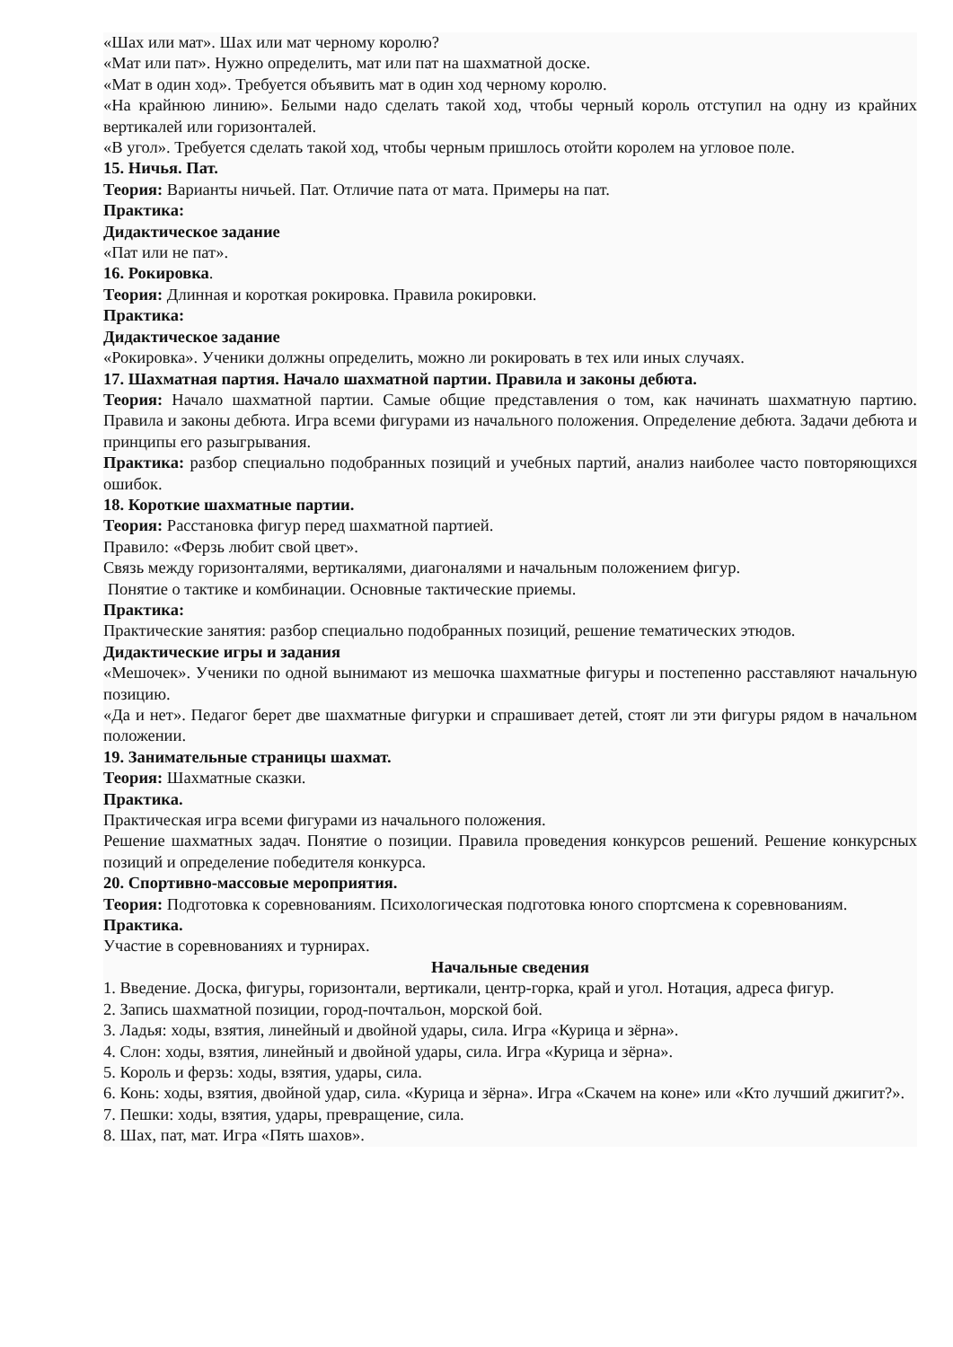«Шах или мат». Шах или мат черному королю?
«Мат или пат». Нужно определить, мат или пат на шахматной доске.
«Мат в один ход». Требуется объявить мат в один ход черному королю.
«На крайнюю линию». Белыми надо сделать такой ход, чтобы черный король отступил на одну из крайних вертикалей или горизонталей.
«В угол». Требуется сделать такой ход, чтобы черным пришлось отойти королем на угловое поле.
15. Ничья. Пат.
Теория: Варианты ничьей. Пат. Отличие пата от мата. Примеры на пат.
Практика:
Дидактическое задание
«Пат или не пат».
16. Рокировка.
Теория: Длинная и короткая рокировка. Правила рокировки.
Практика:
Дидактическое задание
«Рокировка». Ученики должны определить, можно ли рокировать в тех или иных случаях.
17. Шахматная партия. Начало шахматной партии. Правила и законы дебюта.
Теория: Начало шахматной партии. Самые общие представления о том, как начинать шахматную партию. Правила и законы дебюта. Игра всеми фигурами из начального положения. Определение дебюта. Задачи дебюта и принципы его разыгрывания.
Практика: разбор специально подобранных позиций и учебных партий, анализ наиболее часто повторяющихся ошибок.
18. Короткие шахматные партии.
Теория: Расстановка фигур перед шахматной партией.
Правило: «Ферзь любит свой цвет».
Связь между горизонталями, вертикалями, диагоналями и начальным положением фигур.
Понятие о тактике и комбинации. Основные тактические приемы.
Практика:
Практические занятия: разбор специально подобранных позиций, решение тематических этюдов.
Дидактические игры и задания
«Мешочек». Ученики по одной вынимают из мешочка шахматные фигуры и постепенно расставляют начальную позицию.
«Да и нет». Педагог берет две шахматные фигурки и спрашивает детей, стоят ли эти фигуры рядом в начальном положении.
19. Занимательные страницы шахмат.
Теория: Шахматные сказки.
Практика.
Практическая игра всеми фигурами из начального положения.
Решение шахматных задач. Понятие о позиции. Правила проведения конкурсов решений. Решение конкурсных позиций и определение победителя конкурса.
20. Спортивно-массовые мероприятия.
Теория: Подготовка к соревнованиям. Психологическая подготовка юного спортсмена к соревнованиям.
Практика.
Участие в соревнованиях и турнирах.
Начальные сведения
1. Введение. Доска, фигуры, горизонтали, вертикали, центр-горка, край и угол. Нотация, адреса фигур.
2. Запись шахматной позиции, город-почтальон, морской бой.
3. Ладья: ходы, взятия, линейный и двойной удары, сила. Игра «Курица и зёрна».
4. Слон: ходы, взятия, линейный и двойной удары, сила. Игра «Курица и зёрна».
5. Король и ферзь: ходы, взятия, удары, сила.
6. Конь: ходы, взятия, двойной удар, сила. «Курица и зёрна». Игра «Скачем на коне» или «Кто лучший джигит?».
7. Пешки: ходы, взятия, удары, превращение, сила.
8. Шах, пат, мат. Игра «Пять шахов».